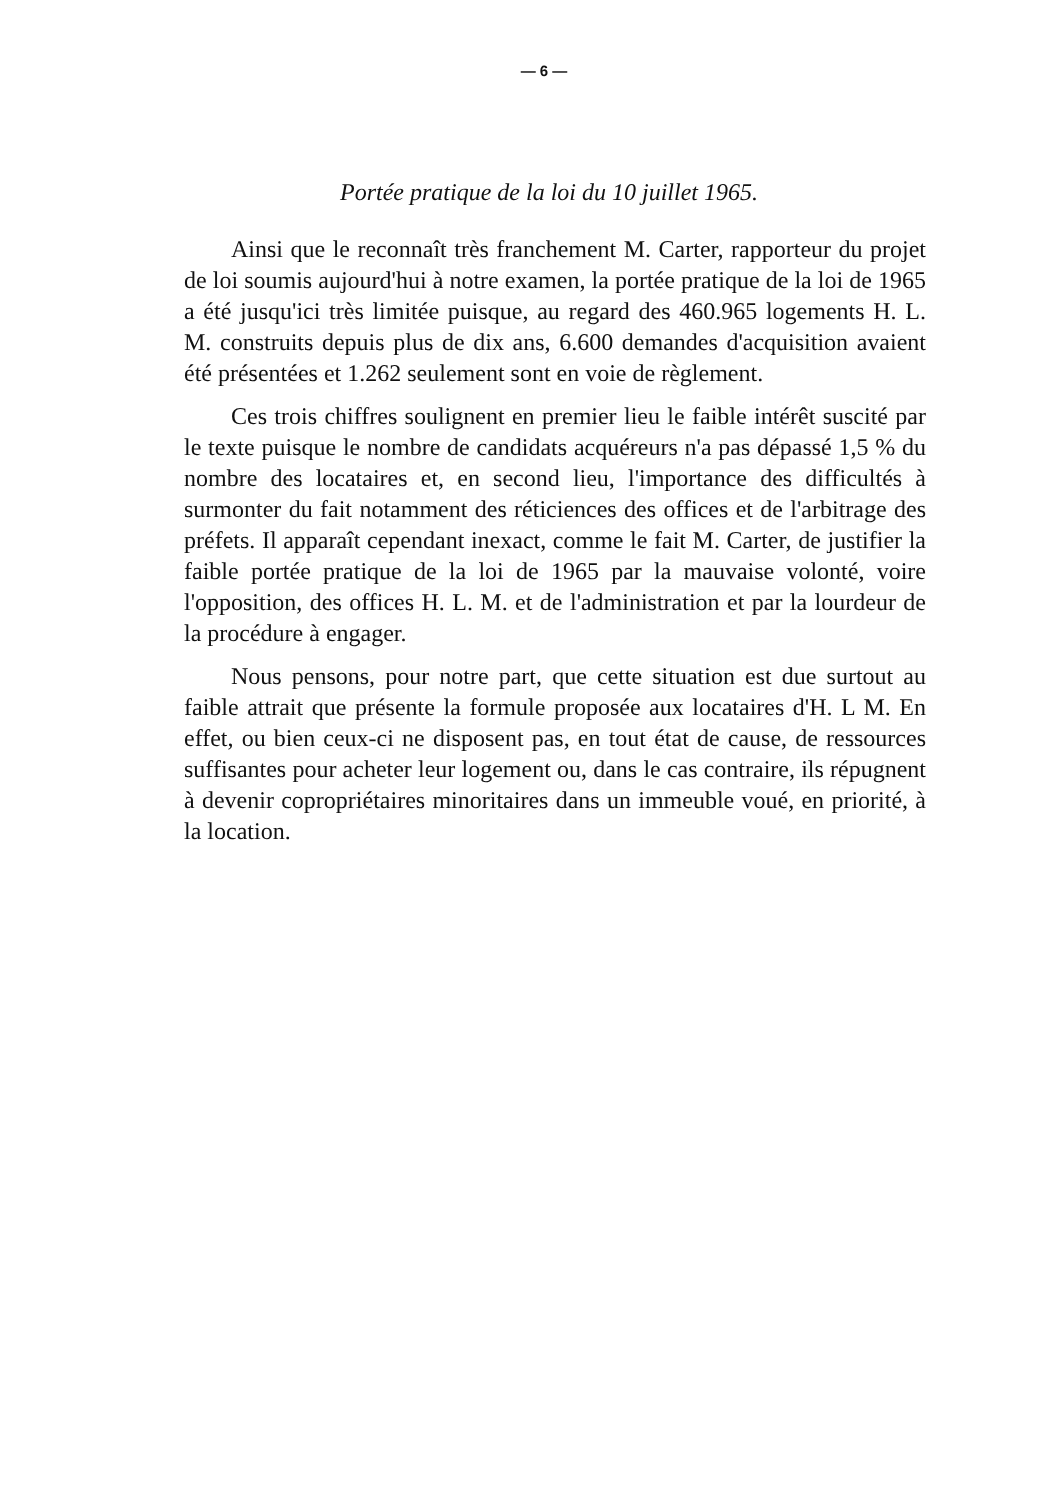— 6 —
Portée pratique de la loi du 10 juillet 1965.
Ainsi que le reconnaît très franchement M. Carter, rapporteur du projet de loi soumis aujourd'hui à notre examen, la portée pratique de la loi de 1965 a été jusqu'ici très limitée puisque, au regard des 460.965 logements H. L. M. construits depuis plus de dix ans, 6.600 demandes d'acquisition avaient été présentées et 1.262 seulement sont en voie de règlement.
Ces trois chiffres soulignent en premier lieu le faible intérêt suscité par le texte puisque le nombre de candidats acquéreurs n'a pas dépassé 1,5 % du nombre des locataires et, en second lieu, l'importance des difficultés à surmonter du fait notamment des réticiences des offices et de l'arbitrage des préfets. Il apparaît cependant inexact, comme le fait M. Carter, de justifier la faible portée pratique de la loi de 1965 par la mauvaise volonté, voire l'opposition, des offices H. L. M. et de l'administration et par la lourdeur de la procédure à engager.
Nous pensons, pour notre part, que cette situation est due surtout au faible attrait que présente la formule proposée aux locataires d'H. L M. En effet, ou bien ceux-ci ne disposent pas, en tout état de cause, de ressources suffisantes pour acheter leur logement ou, dans le cas contraire, ils répugnent à devenir copropriétaires minoritaires dans un immeuble voué, en priorité, à la location.